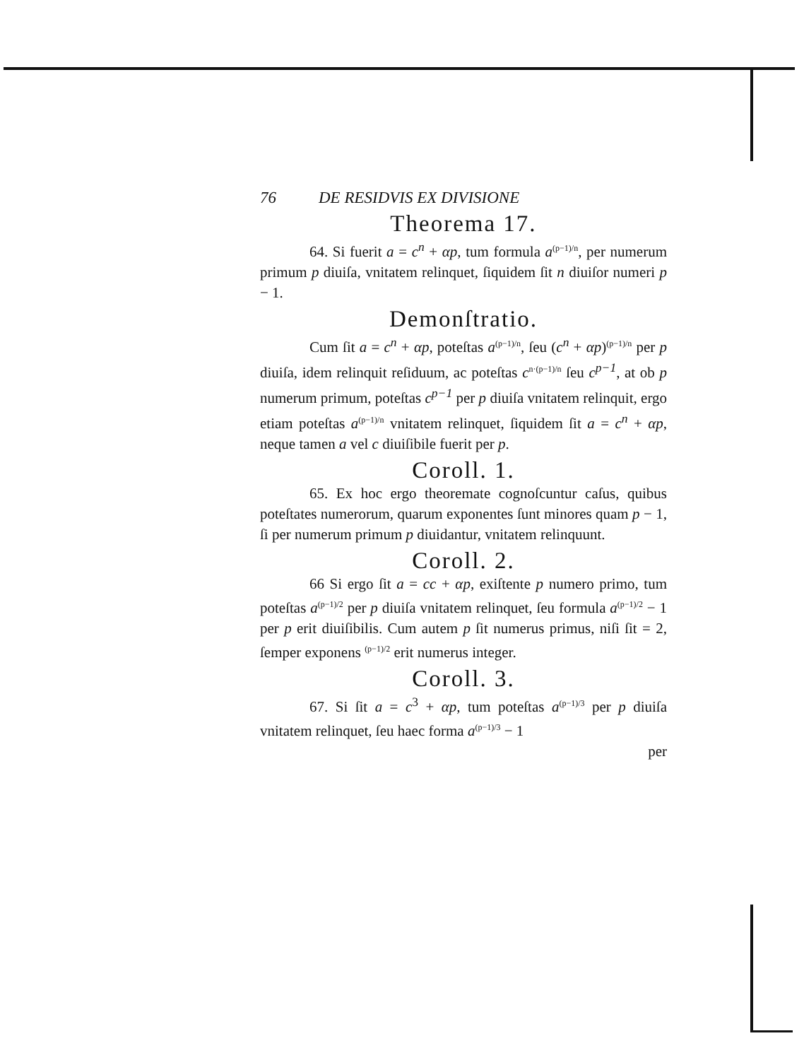76 DE RESIDVIS EX DIVISIONE
Theorema 17.
64. Si fuerit a = c<sup>n</sup> + αp, tum formula a(p−1)/n, per numerum primum p diuiſa, vnitatem relinquet, ſiquidem ſit n diuiſor numeri p − 1.
Demonſtratio.
Cum ſit a = c<sup>n</sup> + αp, poteſtas a(p−1)/n, ſeu (c<sup>n</sup> + αp)(p−1)/n per p diuiſa, idem relinquit reſiduum, ac poteſtas cn·(p−1)/n ſeu c<sup>p−1</sup>, at ob p numerum primum, poteſtas c<sup>p−1</sup> per p diuiſa vnitatem relinquit, ergo etiam poteſtas a(p−1)/n vnitatem relinquet, ſiquidem ſit a = c<sup>n</sup> + αp, neque tamen a vel c diuiſibile fuerit per p.
Coroll. 1.
65. Ex hoc ergo theoremate cognoſcuntur caſus, quibus poteſtates numerorum, quarum exponentes ſunt minores quam p − 1, ſi per numerum primum p diuidantur, vnitatem relinquunt.
Coroll. 2.
66 Si ergo ſit a = cc + αp, exiſtente p numero primo, tum poteſtas a(p−1)/2 per p diuiſa vnitatem relinquet, ſeu formula a(p−1)/2 − 1 per p erit diuiſibilis. Cum autem p ſit numerus primus, niſi ſit = 2, ſemper exponens (p−1)/2 erit numerus integer.
Coroll. 3.
67. Si ſit a = c<sup>3</sup> + αp, tum poteſtas a(p−1)/3 per p diuiſa vnitatem relinquet, ſeu haec forma a(p−1)/3 − 1
per